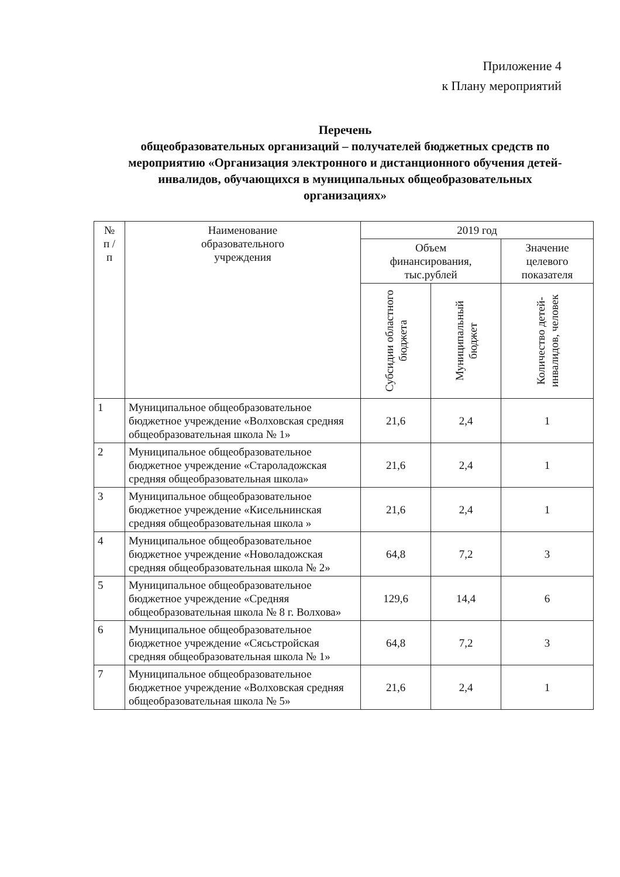Приложение 4
к Плану мероприятий
Перечень
общеобразовательных организаций – получателей бюджетных средств по мероприятию «Организация электронного и дистанционного обучения детей-инвалидов, обучающихся в муниципальных общеобразовательных организациях»
| № п / п | Наименование образовательного учреждения | 2019 год | | |
| --- | --- | --- | --- | --- |
| | | Объем финансирования, тыс.рублей | | Значение целевого показателя |
| | | Субсидии областного бюджета | Муниципальный бюджет | Количество детей-инвалидов, человек |
| 1 | Муниципальное общеобразовательное бюджетное учреждение «Волховская средняя общеобразовательная школа № 1» | 21,6 | 2,4 | 1 |
| 2 | Муниципальное общеобразовательное бюджетное учреждение «Староладожская средняя общеобразовательная школа» | 21,6 | 2,4 | 1 |
| 3 | Муниципальное общеобразовательное бюджетное учреждение «Кисельнинская средняя общеобразовательная школа » | 21,6 | 2,4 | 1 |
| 4 | Муниципальное общеобразовательное бюджетное учреждение «Новоладожская средняя общеобразовательная школа № 2» | 64,8 | 7,2 | 3 |
| 5 | Муниципальное общеобразовательное бюджетное учреждение «Средняя общеобразовательная школа № 8 г. Волхова» | 129,6 | 14,4 | 6 |
| 6 | Муниципальное общеобразовательное бюджетное учреждение «Сясьстройская средняя общеобразовательная школа № 1» | 64,8 | 7,2 | 3 |
| 7 | Муниципальное общеобразовательное бюджетное учреждение «Волховская средняя общеобразовательная школа № 5» | 21,6 | 2,4 | 1 |